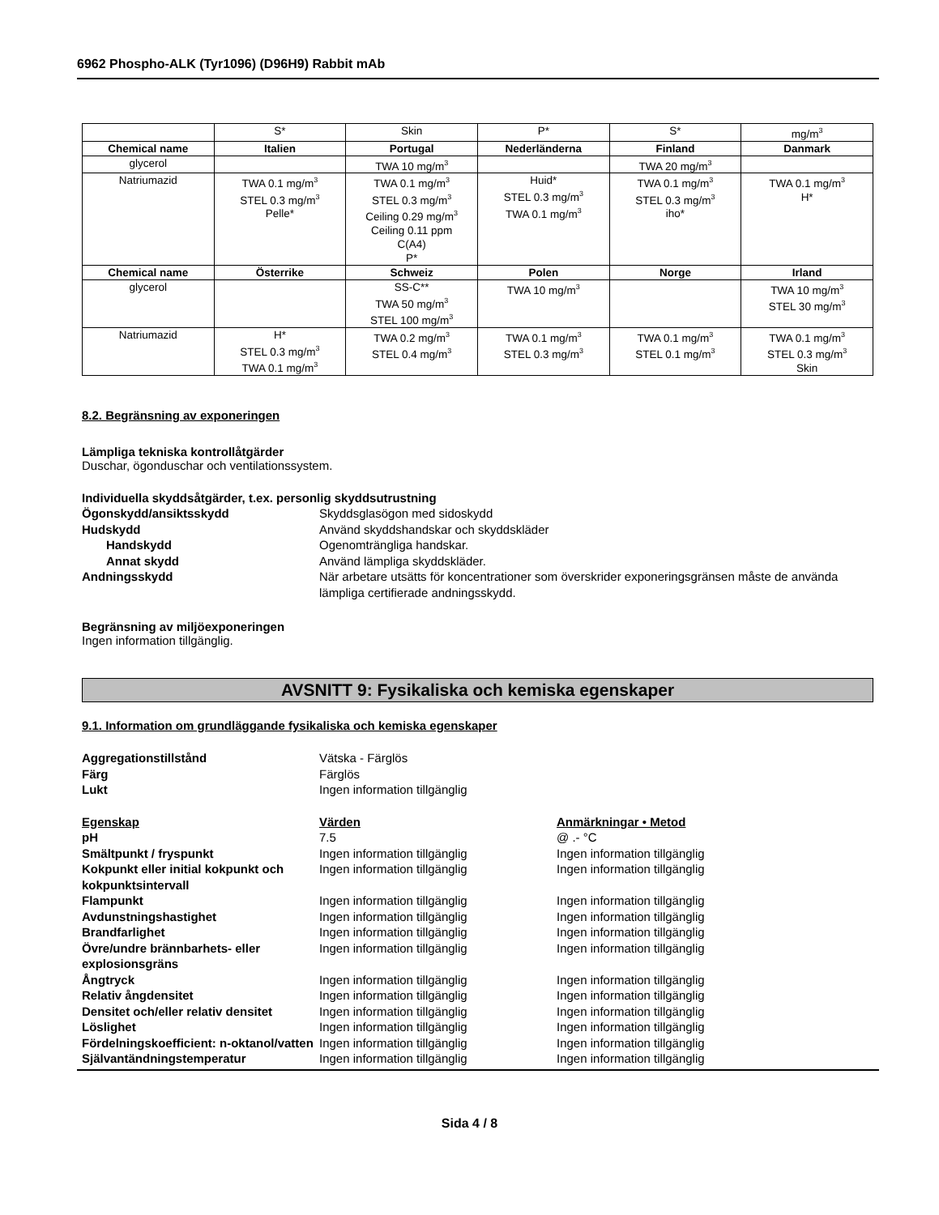6962 Phospho-ALK (Tyr1096) (D96H9) Rabbit mAb
| | S* | Skin | P* | S* | mg/m<sup>3</sup> |
| Chemical name | Italien | Portugal | Nederländerna | Finland | Danmark |
| glycerol | | TWA 10 mg/m<sup>3</sup> | | TWA 20 mg/m<sup>3</sup> | |
| Natriumazid | TWA 0.1 mg/m<sup>3</sup> STEL 0.3 mg/m<sup>3</sup> Pelle* | TWA 0.1 mg/m<sup>3</sup> STEL 0.3 mg/m<sup>3</sup> Ceiling 0.29 mg/m<sup>3</sup> Ceiling 0.11 ppm C(A4) P* | Huid* STEL 0.3 mg/m<sup>3</sup> TWA 0.1 mg/m<sup>3</sup> | TWA 0.1 mg/m<sup>3</sup> STEL 0.3 mg/m<sup>3</sup> iho* | TWA 0.1 mg/m<sup>3</sup> H* |
| Chemical name | Österrike | Schweiz | Polen | Norge | Irland |
| glycerol | | SS-C** TWA 50 mg/m<sup>3</sup> STEL 100 mg/m<sup>3</sup> | TWA 10 mg/m<sup>3</sup> | | TWA 10 mg/m<sup>3</sup> STEL 30 mg/m<sup>3</sup> |
| Natriumazid | H* STEL 0.3 mg/m<sup>3</sup> TWA 0.1 mg/m<sup>3</sup> | TWA 0.2 mg/m<sup>3</sup> STEL 0.4 mg/m<sup>3</sup> | TWA 0.1 mg/m<sup>3</sup> STEL 0.3 mg/m<sup>3</sup> | TWA 0.1 mg/m<sup>3</sup> STEL 0.1 mg/m<sup>3</sup> | TWA 0.1 mg/m<sup>3</sup> STEL 0.3 mg/m<sup>3</sup> Skin |
8.2. Begränsning av exponeringen
Lämpliga tekniska kontrollåtgärder
Duschar, ögonduschar och ventilationssystem.
Individuella skyddsåtgärder, t.ex. personlig skyddsutrustning
Ögonskydd/ansiktsskydd Skyddsglasögon med sidoskydd Hudskydd Använd skyddshandskar och skyddskläder Handskydd Ogenomträngliga handskar. Annat skydd Använd lämpliga skyddskläder. Andningsskydd När arbetare utsätts för koncentrationer som överskrider exponeringsgränsen måste de använda lämpliga certifierade andningsskydd.
Begränsning av miljöexponeringen
Ingen information tillgänglig.
AVSNITT 9: Fysikaliska och kemiska egenskaper
9.1. Information om grundläggande fysikaliska och kemiska egenskaper
Aggregationstillstånd Vätska - Färglös Färg Färglös Lukt Ingen information tillgänglig
Egenskap Värden Anmärkningar • Metod pH 7.5 @ .- °C Smältpunkt / fryspunkt Ingen information tillgänglig Ingen information tillgänglig Kokpunkt eller initial kokpunkt och kokpunktsintervall Ingen information tillgänglig Ingen information tillgänglig Flampunkt Ingen information tillgänglig Ingen information tillgänglig Avdunstningshastighet Ingen information tillgänglig Ingen information tillgänglig Brandfarlighet Ingen information tillgänglig Ingen information tillgänglig Övre/undre brännbarhets- eller explosionsgräns Ingen information tillgänglig Ingen information tillgänglig Ångtryck Ingen information tillgänglig Ingen information tillgänglig Relativ ångdensitet Ingen information tillgänglig Ingen information tillgänglig Densitet och/eller relativ densitet Ingen information tillgänglig Ingen information tillgänglig Löslighet Ingen information tillgänglig Ingen information tillgänglig Fördelningskoefficient: n-oktanol/vatten Ingen information tillgänglig Ingen information tillgänglig Självantändningstemperatur Ingen information tillgänglig Ingen information tillgänglig
Sida 4 / 8